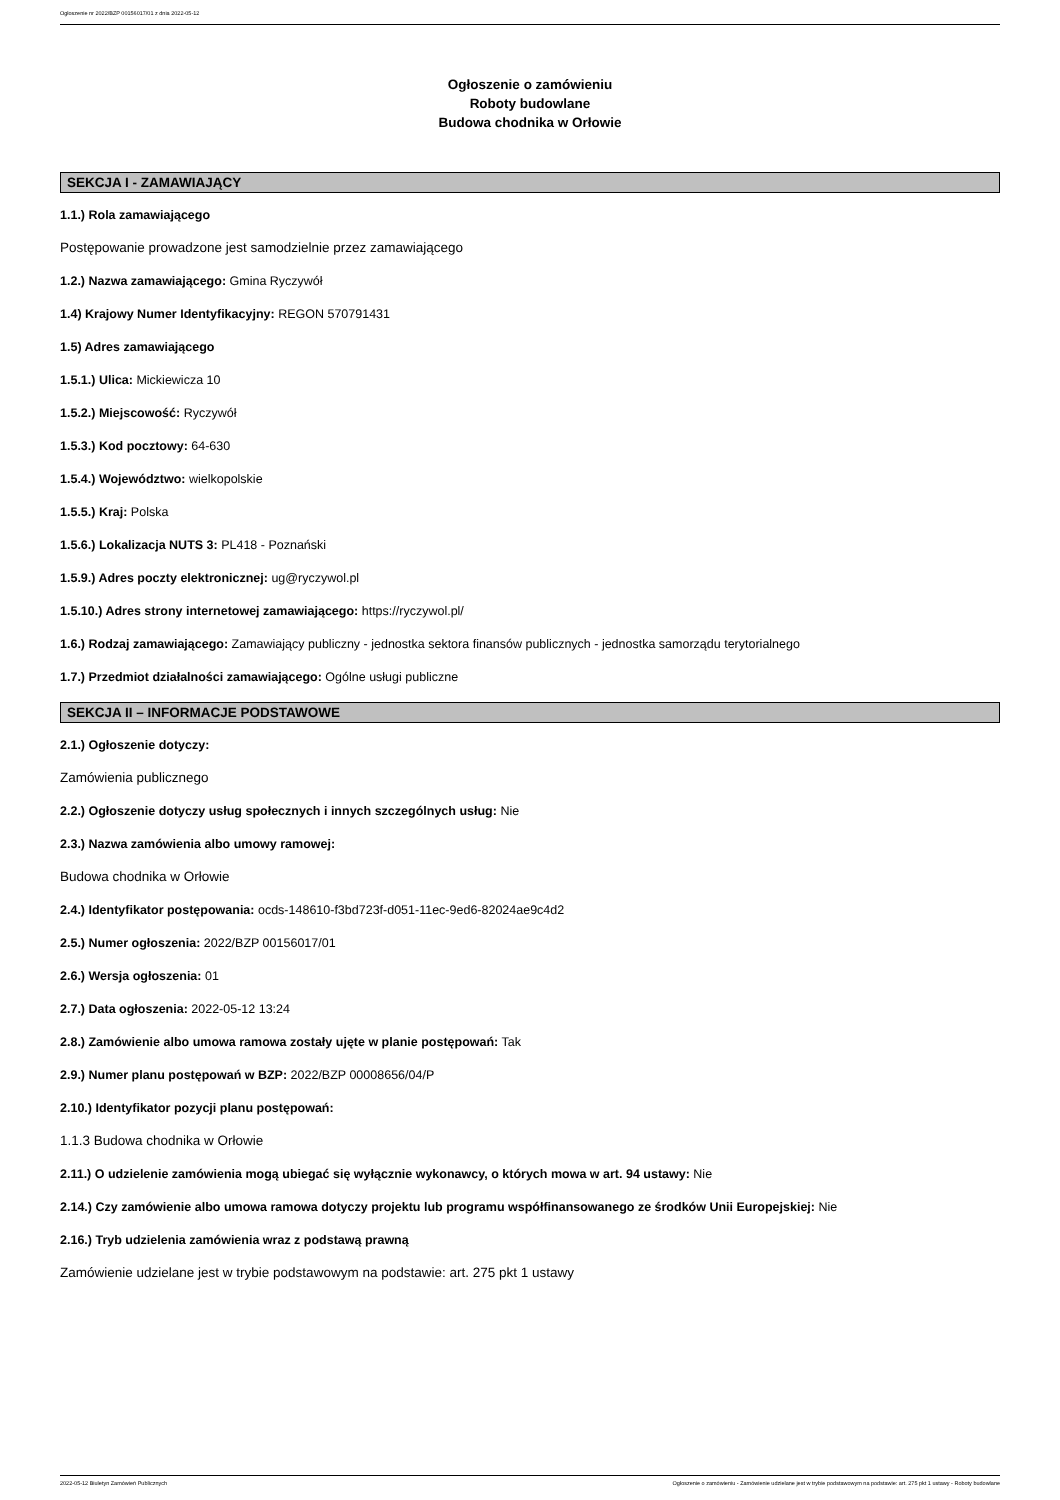Ogłoszenie nr 2022/BZP 00156017/01 z dnia 2022-05-12
Ogłoszenie o zamówieniu
Roboty budowlane
Budowa chodnika w Orłowie
SEKCJA I - ZAMAWIAJĄCY
1.1.) Rola zamawiającego
Postępowanie prowadzone jest samodzielnie przez zamawiającego
1.2.) Nazwa zamawiającego: Gmina Ryczywół
1.4) Krajowy Numer Identyfikacyjny: REGON 570791431
1.5) Adres zamawiającego
1.5.1.) Ulica: Mickiewicza 10
1.5.2.) Miejscowość: Ryczywół
1.5.3.) Kod pocztowy: 64-630
1.5.4.) Województwo: wielkopolskie
1.5.5.) Kraj: Polska
1.5.6.) Lokalizacja NUTS 3: PL418 - Poznański
1.5.9.) Adres poczty elektronicznej: ug@ryczywol.pl
1.5.10.) Adres strony internetowej zamawiającego: https://ryczywol.pl/
1.6.) Rodzaj zamawiającego: Zamawiający publiczny - jednostka sektora finansów publicznych - jednostka samorządu terytorialnego
1.7.) Przedmiot działalności zamawiającego: Ogólne usługi publiczne
SEKCJA II – INFORMACJE PODSTAWOWE
2.1.) Ogłoszenie dotyczy:
Zamówienia publicznego
2.2.) Ogłoszenie dotyczy usług społecznych i innych szczególnych usług: Nie
2.3.) Nazwa zamówienia albo umowy ramowej:
Budowa chodnika w Orłowie
2.4.) Identyfikator postępowania: ocds-148610-f3bd723f-d051-11ec-9ed6-82024ae9c4d2
2.5.) Numer ogłoszenia: 2022/BZP 00156017/01
2.6.) Wersja ogłoszenia: 01
2.7.) Data ogłoszenia: 2022-05-12 13:24
2.8.) Zamówienie albo umowa ramowa zostały ujęte w planie postępowań: Tak
2.9.) Numer planu postępowań w BZP: 2022/BZP 00008656/04/P
2.10.) Identyfikator pozycji planu postępowań:
1.1.3 Budowa chodnika w Orłowie
2.11.) O udzielenie zamówienia mogą ubiegać się wyłącznie wykonawcy, o których mowa w art. 94 ustawy: Nie
2.14.) Czy zamówienie albo umowa ramowa dotyczy projektu lub programu współfinansowanego ze środków Unii Europejskiej: Nie
2.16.) Tryb udzielenia zamówienia wraz z podstawą prawną
Zamówienie udzielane jest w trybie podstawowym na podstawie: art. 275 pkt 1 ustawy
2022-05-12 Biuletyn Zamówień Publicznych Ogłoszenie o zamówieniu - Zamówienie udzielane jest w trybie podstawowym na podstawie: art. 275 pkt 1 ustawy - Roboty budowlane